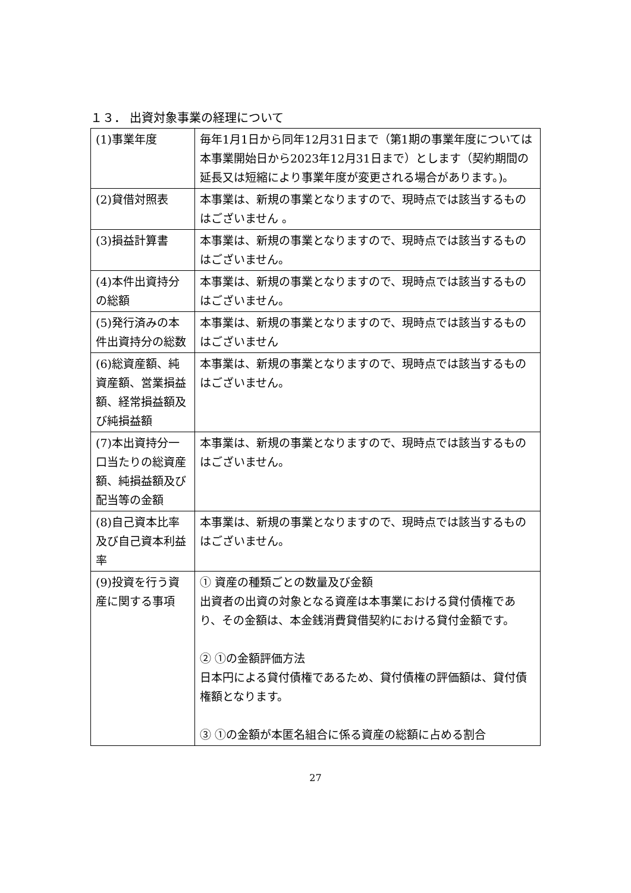１３． 出資対象事業の経理について
| (1)事業年度 | 毎年1月1日から同年12月31日まで（第1期の事業年度については本事業開始日から2023年12月31日まで）とします（契約期間の延長又は短縮により事業年度が変更される場合があります。)。 |
| (2)貸借対照表 | 本事業は、新規の事業となりますので、現時点では該当するものはございません 。 |
| (3)損益計算書 | 本事業は、新規の事業となりますので、現時点では該当するものはございません。 |
| (4)本件出資持分の総額 | 本事業は、新規の事業となりますので、現時点では該当するものはございません。 |
| (5)発行済みの本件出資持分の総数 | 本事業は、新規の事業となりますので、現時点では該当するものはございません |
| (6)総資産額、純資産額、営業損益額、経常損益額及び純損益額 | 本事業は、新規の事業となりますので、現時点では該当するものはございません。 |
| (7)本出資持分一口当たりの総資産額、純損益額及び配当等の金額 | 本事業は、新規の事業となりますので、現時点では該当するものはございません。 |
| (8)自己資本比率及び自己資本利益率 | 本事業は、新規の事業となりますので、現時点では該当するものはございません。 |
| (9)投資を行う資産に関する事項 | ① 資産の種類ごとの数量及び金額 出資者の出資の対象となる資産は本事業における貸付債権であり、その金額は、本金銭消費貸借契約における貸付金額です。 ② ①の金額評価方法 日本円による貸付債権であるため、貸付債権の評価額は、貸付債権額となります。 ③ ①の金額が本匿名組合に係る資産の総額に占める割合 |
27